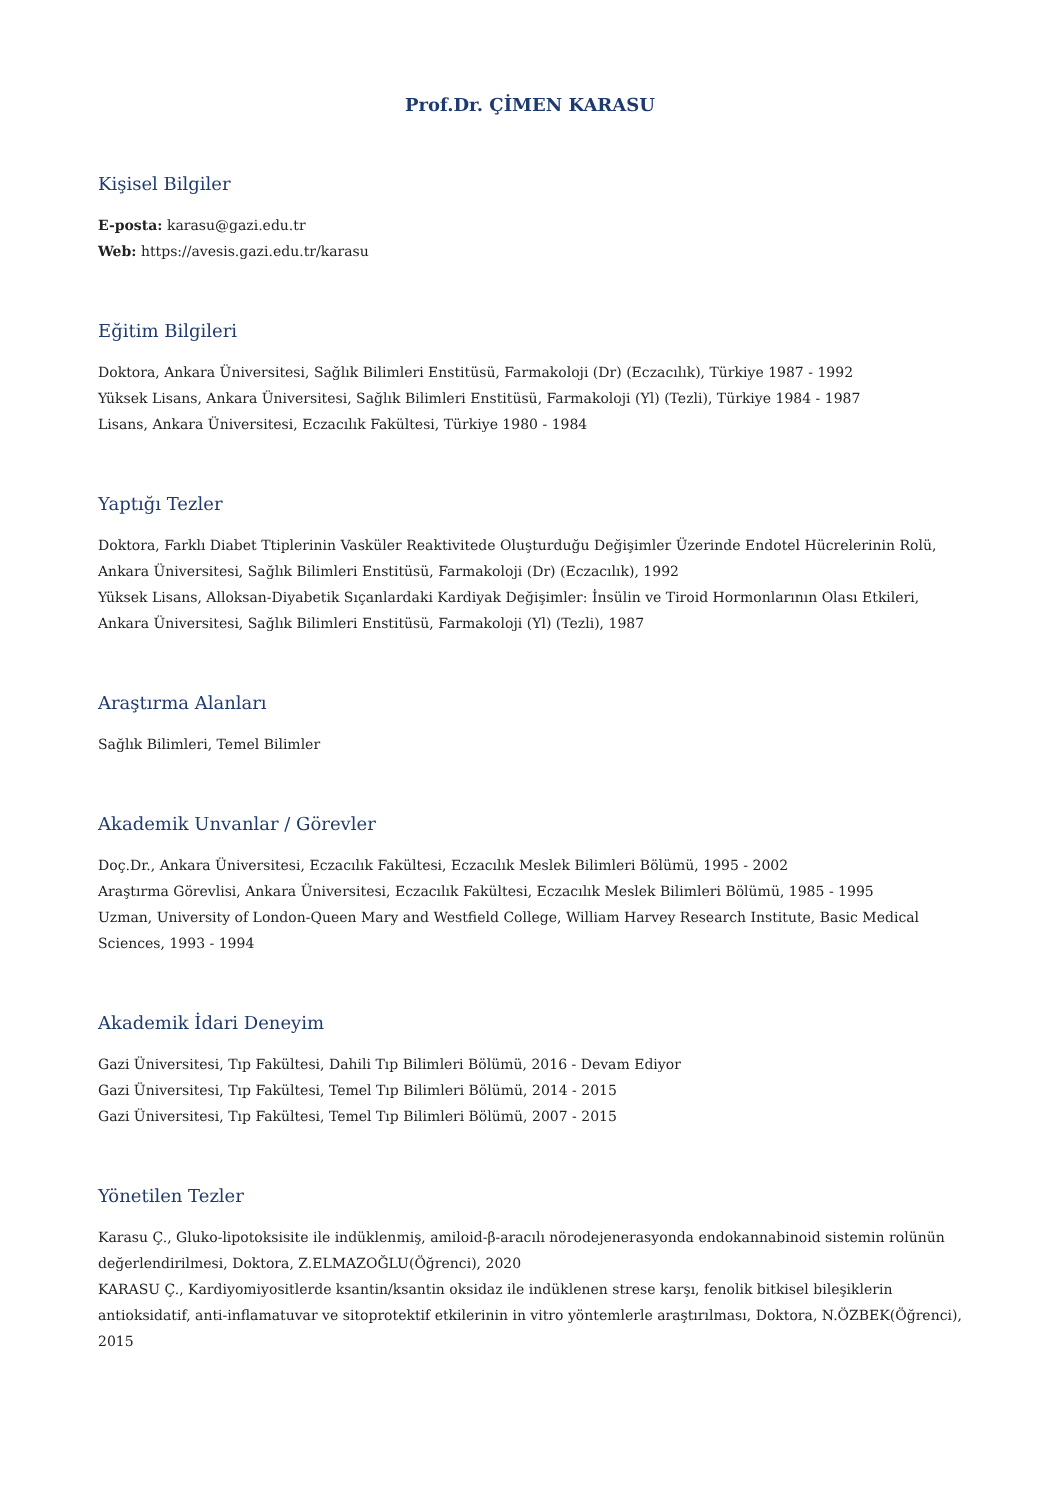Prof.Dr. ÇİMEN KARASU
Kişisel Bilgiler
E-posta: karasu@gazi.edu.tr
Web: https://avesis.gazi.edu.tr/karasu
Eğitim Bilgileri
Doktora, Ankara Üniversitesi, Sağlık Bilimleri Enstitüsü, Farmakoloji (Dr) (Eczacılık), Türkiye 1987 - 1992
Yüksek Lisans, Ankara Üniversitesi, Sağlık Bilimleri Enstitüsü, Farmakoloji (Yl) (Tezli), Türkiye 1984 - 1987
Lisans, Ankara Üniversitesi, Eczacılık Fakültesi, Türkiye 1980 - 1984
Yaptığı Tezler
Doktora, Farklı Diabet Ttiplerinin Vasküler Reaktivitede Oluşturduğu Değişimler Üzerinde Endotel Hücrelerinin Rolü, Ankara Üniversitesi, Sağlık Bilimleri Enstitüsü, Farmakoloji (Dr) (Eczacılık), 1992
Yüksek Lisans, Alloksan-Diyabetik Sıçanlardaki Kardiyak Değişimler: İnsülin ve Tiroid Hormonlarının Olası Etkileri, Ankara Üniversitesi, Sağlık Bilimleri Enstitüsü, Farmakoloji (Yl) (Tezli), 1987
Araştırma Alanları
Sağlık Bilimleri, Temel Bilimler
Akademik Unvanlar / Görevler
Doç.Dr., Ankara Üniversitesi, Eczacılık Fakültesi, Eczacılık Meslek Bilimleri Bölümü, 1995 - 2002
Araştırma Görevlisi, Ankara Üniversitesi, Eczacılık Fakültesi, Eczacılık Meslek Bilimleri Bölümü, 1985 - 1995
Uzman, University of London-Queen Mary and Westfield College, William Harvey Research Institute, Basic Medical Sciences, 1993 - 1994
Akademik İdari Deneyim
Gazi Üniversitesi, Tıp Fakültesi, Dahili Tıp Bilimleri Bölümü, 2016 - Devam Ediyor
Gazi Üniversitesi, Tıp Fakültesi, Temel Tıp Bilimleri Bölümü, 2014 - 2015
Gazi Üniversitesi, Tıp Fakültesi, Temel Tıp Bilimleri Bölümü, 2007 - 2015
Yönetilen Tezler
Karasu Ç., Gluko-lipotoksisite ile indüklenmiş, amiloid-β-aracılı nörodejenerasyonda endokannabinoid sistemin rolünün değerlendirilmesi, Doktora, Z.ELMAZOĞLU(Öğrenci), 2020
KARASU Ç., Kardiyomiyositlerde ksantin/ksantin oksidaz ile indüklenen strese karşı, fenolik bitkisel bileşiklerin antioksidatif, anti-inflamatuvar ve sitoprotektif etkilerinin in vitro yöntemlerle araştırılması, Doktora, N.ÖZBEK(Öğrenci), 2015